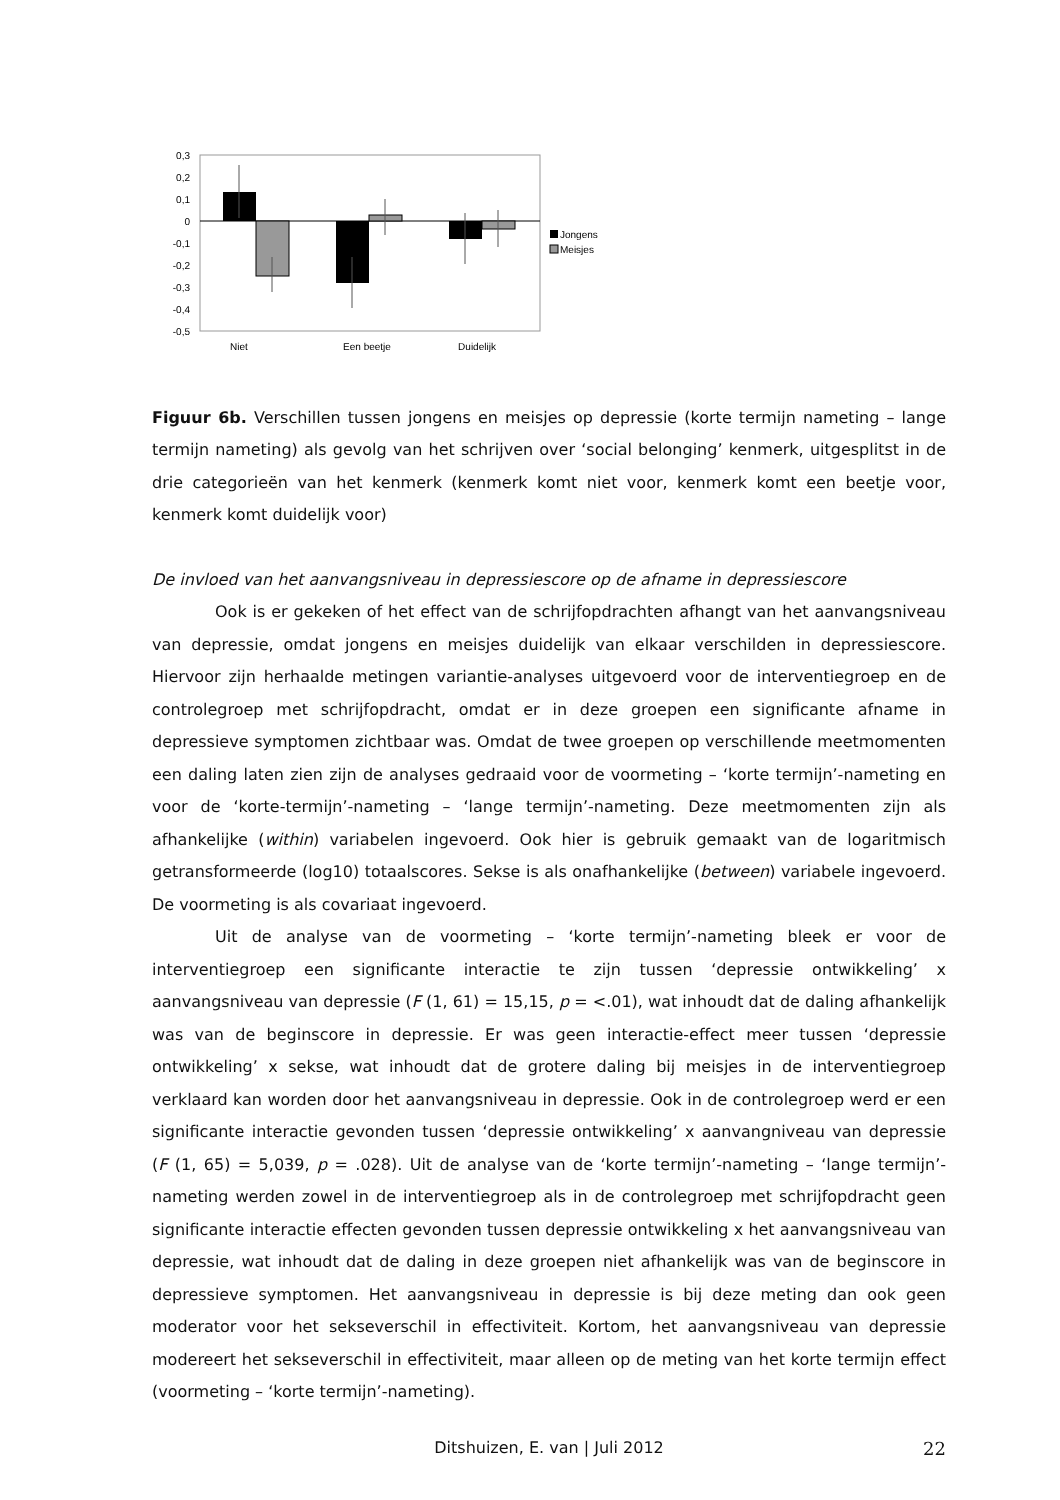0,3
0,2
0,1
0
-0,1
-0,2
-0,3
-0,4
-0,5
Niet
Een beetje
Duidelijk
Jongens
Meisjes
Figuur 6b. Verschillen tussen jongens en meisjes op depressie (korte termijn nameting – lange termijn nameting) als gevolg van het schrijven over ‘social belonging’ kenmerk, uitgesplitst in de drie categorieën van het kenmerk (kenmerk komt niet voor, kenmerk komt een beetje voor, kenmerk komt duidelijk voor)
De invloed van het aanvangsniveau in depressiescore op de afname in depressiescore
Ook is er gekeken of het effect van de schrijfopdrachten afhangt van het aanvangsniveau van depressie, omdat jongens en meisjes duidelijk van elkaar verschilden in depressiescore. Hiervoor zijn herhaalde metingen variantie-analyses uitgevoerd voor de interventiegroep en de controlegroep met schrijfopdracht, omdat er in deze groepen een significante afname in depressieve symptomen zichtbaar was. Omdat de twee groepen op verschillende meetmomenten een daling laten zien zijn de analyses gedraaid voor de voormeting – ‘korte termijn’-nameting en voor de ‘korte-termijn’-nameting – ‘lange termijn’-nameting. Deze meetmomenten zijn als afhankelijke (within) variabelen ingevoerd. Ook hier is gebruik gemaakt van de logaritmisch getransformeerde (log10) totaalscores. Sekse is als onafhankelijke (between) variabele ingevoerd. De voormeting is als covariaat ingevoerd.
Uit de analyse van de voormeting – ‘korte termijn’-nameting bleek er voor de interventiegroep een significante interactie te zijn tussen ‘depressie ontwikkeling’ x aanvangsniveau van depressie (F (1, 61) = 15,15, p = <.01), wat inhoudt dat de daling afhankelijk was van de beginscore in depressie. Er was geen interactie-effect meer tussen ‘depressie ontwikkeling’ x sekse, wat inhoudt dat de grotere daling bij meisjes in de interventiegroep verklaard kan worden door het aanvangsniveau in depressie. Ook in de controlegroep werd er een significante interactie gevonden tussen ‘depressie ontwikkeling’ x aanvangniveau van depressie (F (1, 65) = 5,039, p = .028). Uit de analyse van de ‘korte termijn’-nameting – ‘lange termijn’-nameting werden zowel in de interventiegroep als in de controlegroep met schrijfopdracht geen significante interactie effecten gevonden tussen depressie ontwikkeling x het aanvangsniveau van depressie, wat inhoudt dat de daling in deze groepen niet afhankelijk was van de beginscore in depressieve symptomen. Het aanvangsniveau in depressie is bij deze meting dan ook geen moderator voor het sekseverschil in effectiviteit. Kortom, het aanvangsniveau van depressie modereert het sekseverschil in effectiviteit, maar alleen op de meting van het korte termijn effect (voormeting – ‘korte termijn’-nameting).
Ditshuizen, E. van | Juli 2012 22